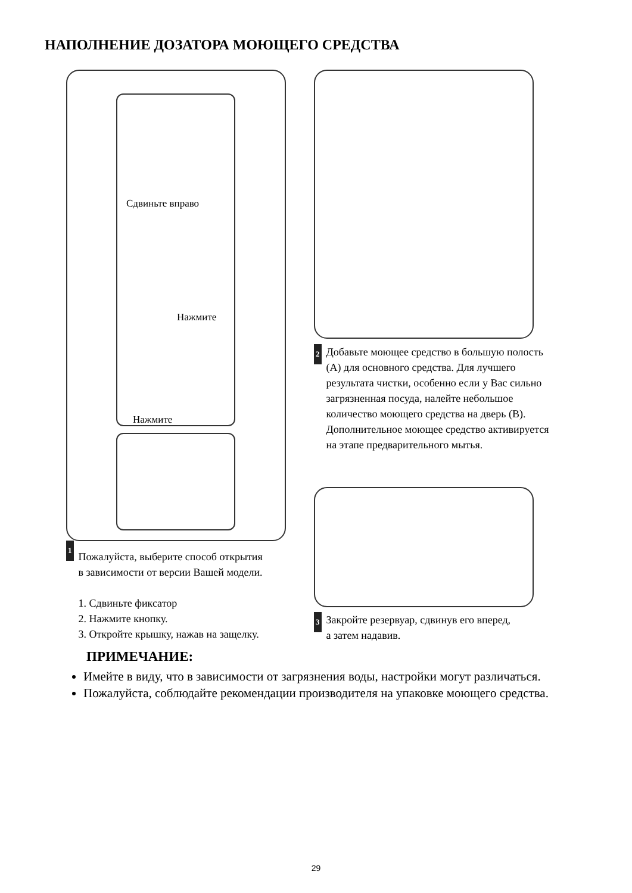НАПОЛНЕНИЕ ДОЗАТОРА МОЮЩЕГО СРЕДСТВА
Сдвиньте вправо
Нажмите
Нажмите
2 Добавьте моющее средство в большую полость (A) для основного средства. Для лучшего результата чистки, особенно если у Вас сильно загрязненная посуда, налейте небольшое количество моющего средства на дверь (B). Дополнительное моющее средство активируется на этапе предварительного мытья.
3 Закройте резервуар, сдвинув его вперед, а затем надавив.
1 Пожалуйста, выберите способ открытия в зависимости от версии Вашей модели.
1. Сдвиньте фиксатор
2. Нажмите кнопку.
3. Откройте крышку, нажав на защелку.
ПРИМЕЧАНИЕ:
Имейте в виду, что в зависимости от загрязнения воды, настройки могут различаться.
Пожалуйста, соблюдайте рекомендации производителя на упаковке моющего средства.
29